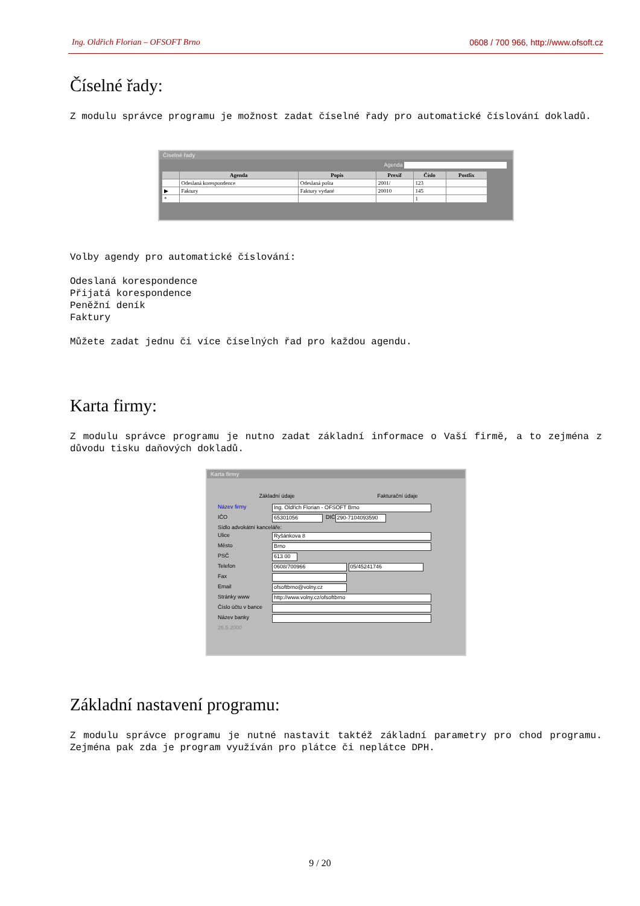Ing. Oldřich Florian – OFSOFT Brno 0608 / 700 966, http://www.ofsoft.cz
Číselné řady:
Z modulu správce programu je možnost zadat číselné řady pro automatické číslování dokladů.
Číselné řady
Agenda
| | Agenda | Popis | Prexif | Číslo | Postfix |
| --- | --- | --- | --- | --- | --- |
| | Odeslaná korespondence | Odeslaná pošta | 2001/ | 123 | |
| ▶ | Faktury | Faktury vydané | 20010 | 145 | |
| * | | | | 1 | |
Volby agendy pro automatické číslování:
Odeslaná korespondence
Přijatá korespondence
Peněžní deník
Faktury
Můžete zadat jednu či více číselných řad pro každou agendu.
Karta firmy:
Z modulu správce programu je nutno zadat základní informace o Vaší firmě, a to zejména z důvodu tisku daňových dokladů.
Karta firmy
Základní údaje Fakturační údaje
Název firmy Ing. Oldřich Florian - OFSOFT Brno
IČO 65301056 DIČ 290-7104093590
Sídlo advokátní kanceláře:
Ulice Ryšánkova 8
Město Brno
PSČ 613 00
Telefon 0608/700966 05/45241746
Fax
Email ofsoftbrno@volny.cz
Stránky www http://www.volny.cz/ofsoftbrno
Číslo účtu v bance
Název banky
26.5.2000
Základní nastavení programu:
Z modulu správce programu je nutné nastavit taktéž základní parametry pro chod programu. Zejména pak zda je program využíván pro plátce či neplátce DPH.
9 / 20